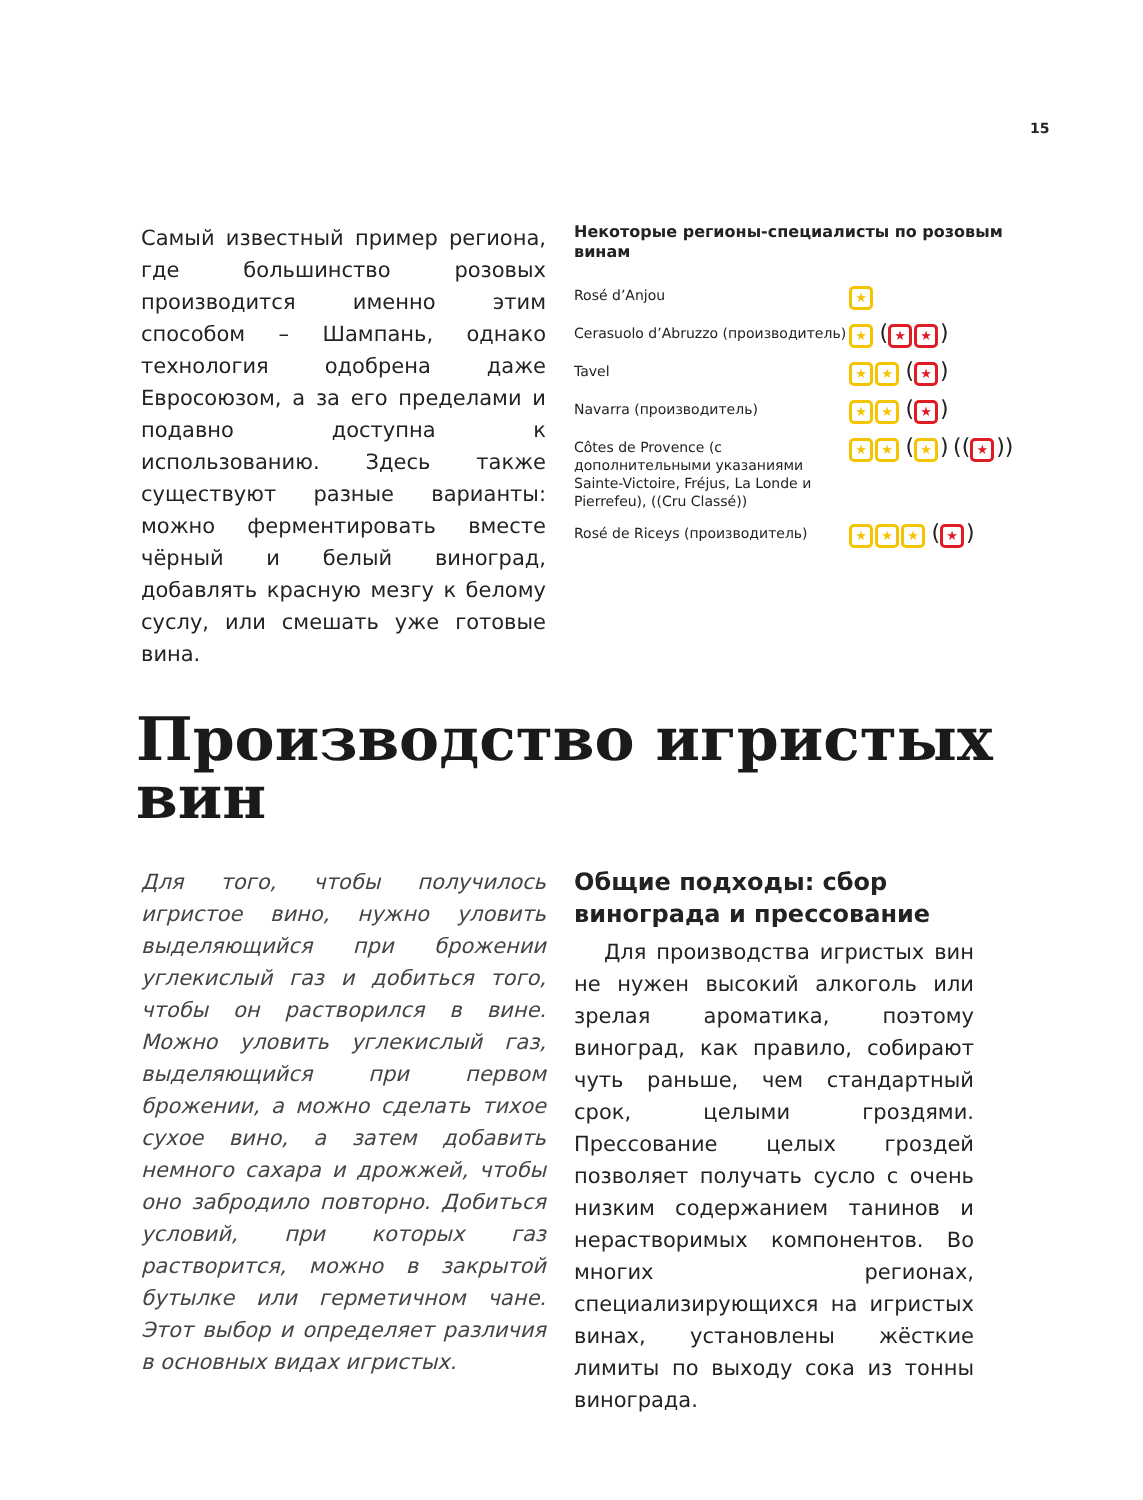15
Самый известный пример региона, где большинство розовых производится именно этим способом – Шампань, однако технология одобрена даже Евросоюзом, а за его пределами и подавно доступна к использованию. Здесь также существуют разные варианты: можно ферментировать вместе чёрный и белый виноград, добавлять красную мезгу к белому суслу, или смешать уже готовые вина.
Некоторые регионы-специалисты по розовым винам
| Rosé d’Anjou | ★ |
| Cerasuolo d’Abruzzo (производитель) | ★ ( ★ ★ ) |
| Tavel | ★ ★ ( ★ ) |
| Navarra (производитель) | ★ ★ ( ★ ) |
| Côtes de Provence (с дополнительными указаниями Sainte-Victoire, Fréjus, La Londe и Pierrefeu), ((Cru Classé)) | ★ ★ ( ★ ) (( ★ )) |
| Rosé de Riceys (производитель) | ★ ★ ★ ( ★ ) |
Производство игристых вин
Для того, чтобы получилось игристое вино, нужно уловить выделяющийся при брожении углекислый газ и добиться того, чтобы он растворился в вине. Можно уловить углекислый газ, выделяющийся при первом брожении, а можно сделать тихое сухое вино, а затем добавить немного сахара и дрожжей, чтобы оно забродило повторно. Добиться условий, при которых газ растворится, можно в закрытой бутылке или герметичном чане. Этот выбор и определяет различия в основных видах игристых.
Общие подходы: сбор винограда и прессование
Для производства игристых вин не нужен высокий алкоголь или зрелая ароматика, поэтому виноград, как правило, собирают чуть раньше, чем стандартный срок, целыми гроздями. Прессование целых гроздей позволяет получать сусло с очень низким содержанием танинов и нерастворимых компонентов. Во многих регионах, специализирующихся на игристых винах, установлены жёсткие лимиты по выходу сока из тонны винограда.